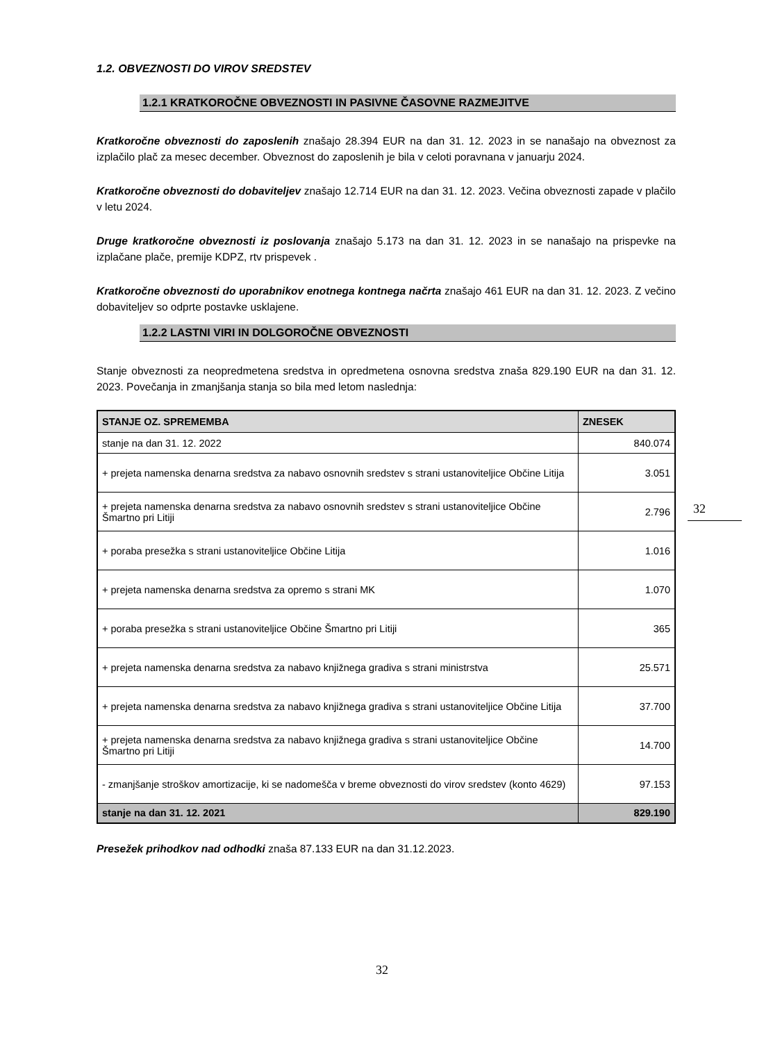1.2. OBVEZNOSTI DO VIROV SREDSTEV
1.2.1 KRATKOROČNE OBVEZNOSTI IN PASIVNE ČASOVNE RAZMEJITVE
Kratkoročne obveznosti do zaposlenih znašajo 28.394 EUR na dan 31. 12. 2023 in se nanašajo na obveznost za izplačilo plač za mesec december. Obveznost do zaposlenih je bila v celoti poravnana v januarju 2024.
Kratkoročne obveznosti do dobaviteljev znašajo 12.714 EUR na dan 31. 12. 2023. Večina obveznosti zapade v plačilo v letu 2024.
Druge kratkoročne obveznosti iz poslovanja znašajo 5.173 na dan 31. 12. 2023 in se nanašajo na prispevke na izplačane plače, premije KDPZ, rtv prispevek .
Kratkoročne obveznosti do uporabnikov enotnega kontnega načrta znašajo 461 EUR na dan 31. 12. 2023. Z večino dobaviteljev so odprte postavke usklajene.
1.2.2 LASTNI VIRI IN DOLGOROČNE OBVEZNOSTI
Stanje obveznosti za neopredmetena sredstva in opredmetena osnovna sredstva znaša 829.190 EUR na dan 31. 12. 2023. Povečanja in zmanjšanja stanja so bila med letom naslednja:
| STANJE OZ. SPREMEMBA | ZNESEK |
| --- | --- |
| stanje na dan 31. 12. 2022 | 840.074 |
| + prejeta namenska denarna sredstva za nabavo osnovnih sredstev s strani ustanoviteljice Občine Litija | 3.051 |
| + prejeta namenska denarna sredstva za nabavo osnovnih sredstev s strani ustanoviteljice Občine Šmartno pri Litiji | 2.796 |
| + poraba presežka s strani ustanoviteljice Občine Litija | 1.016 |
| + prejeta namenska denarna sredstva za opremo s strani MK | 1.070 |
| + poraba presežka s strani ustanoviteljice Občine Šmartno pri Litiji | 365 |
| + prejeta namenska denarna sredstva za nabavo knjižnega gradiva s strani ministrstva | 25.571 |
| + prejeta namenska denarna sredstva za nabavo knjižnega gradiva s strani ustanoviteljice Občine Litija | 37.700 |
| + prejeta namenska denarna sredstva za nabavo knjižnega gradiva s strani ustanoviteljice Občine Šmartno pri Litiji | 14.700 |
| - zmanjšanje stroškov amortizacije, ki se nadomešča v breme obveznosti do virov sredstev (konto 4629) | 97.153 |
| stanje na dan 31. 12. 2021 | 829.190 |
Presežek prihodkov nad odhodki znaša 87.133 EUR na dan 31.12.2023.
32
32